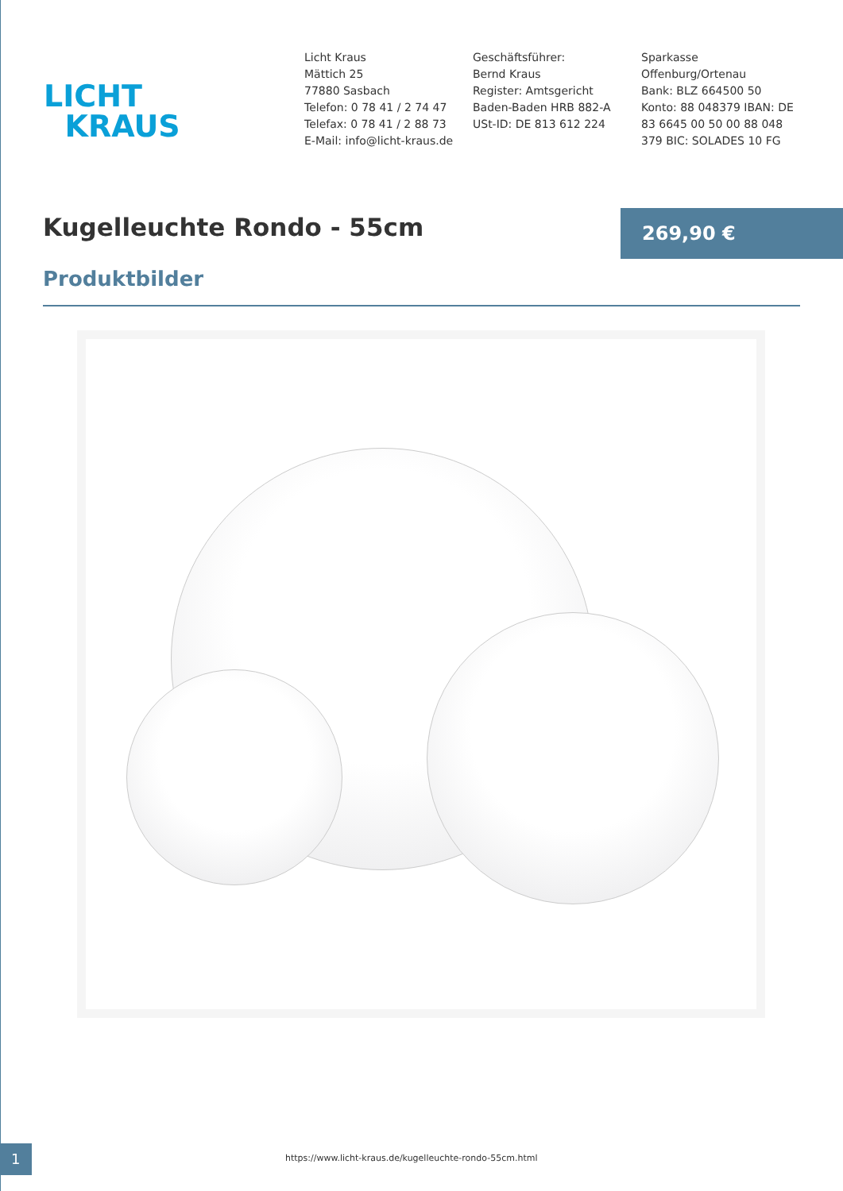LICHT
KRAUS
Licht Kraus
Mättich 25
77880 Sasbach
Telefon: 0 78 41 / 2 74 47
Telefax: 0 78 41 / 2 88 73
E-Mail: info@licht-kraus.de
Geschäftsführer:
Bernd Kraus
Register: Amtsgericht
Baden-Baden HRB 882-A
USt-ID: DE 813 612 224
Sparkasse
Offenburg/Ortenau
Bank: BLZ 664500 50
Konto: 88 048379 IBAN: DE
83 6645 00 50 00 88 048
379 BIC: SOLADES 10 FG
Kugelleuchte Rondo - 55cm
269,90 €
Produktbilder
1
https://www.licht-kraus.de/kugelleuchte-rondo-55cm.html